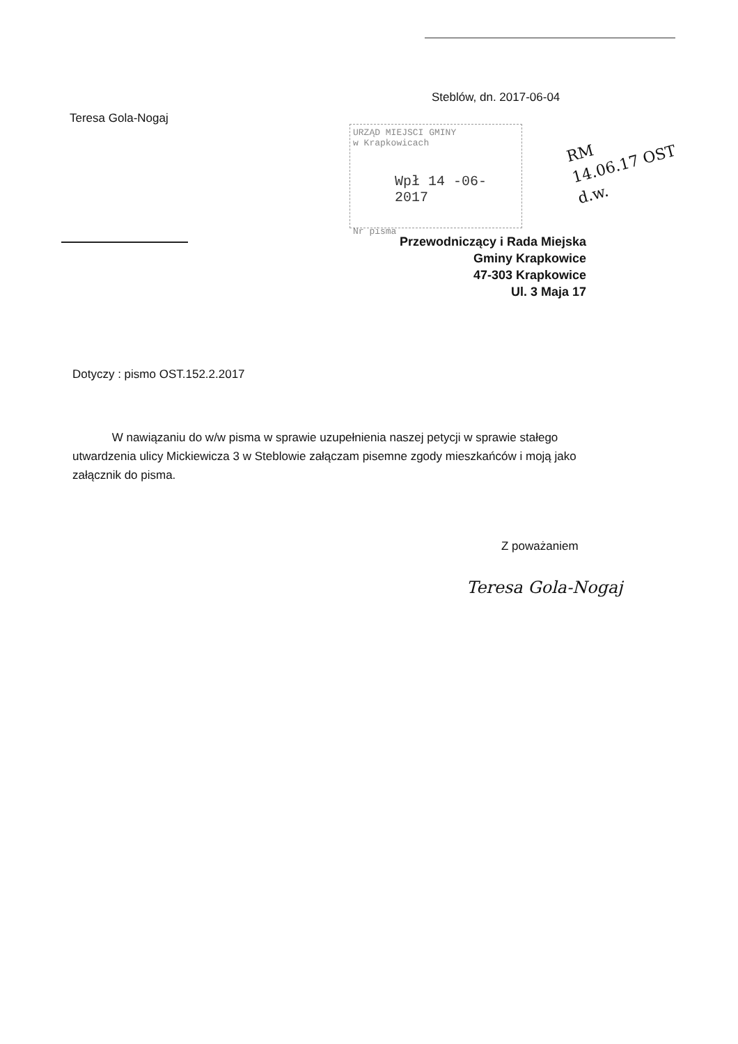Steblów, dn. 2017-06-04
Teresa Gola-Nogaj
URZĄD MIEJSCI GMINY
w Krapkowicach
Wpł 14 -06- 2017
Nr pisma
RM
14.06.17 OST
d.w.
Przewodniczący i Rada Miejska
Gminy Krapkowice
47-303 Krapkowice
Ul. 3 Maja 17
Dotyczy : pismo OST.152.2.2017
W nawiązaniu do w/w pisma w sprawie uzupełnienia naszej petycji w sprawie stałego utwardzenia ulicy Mickiewicza 3 w Steblowie załączam pisemne zgody mieszkańców i moją jako załącznik do pisma.
Z poważaniem
Teresa Gola-Nogaj